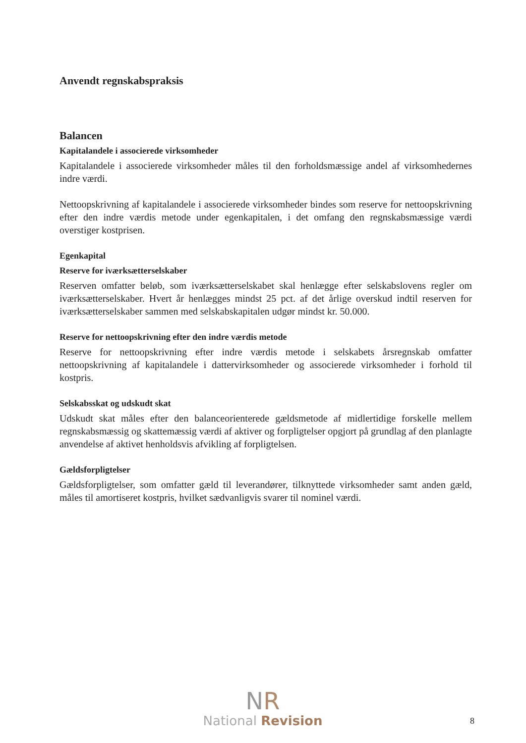Anvendt regnskabspraksis
Balancen
Kapitalandele i associerede virksomheder
Kapitalandele i associerede virksomheder måles til den forholdsmæssige andel af virksomhedernes indre værdi.
Nettoopskrivning af kapitalandele i associerede virksomheder bindes som reserve for nettoopskrivning efter den indre værdis metode under egenkapitalen, i det omfang den regnskabsmæssige værdi overstiger kostprisen.
Egenkapital
Reserve for iværksætterselskaber
Reserven omfatter beløb, som iværksætterselskabet skal henlægge efter selskabslovens regler om iværksætterselskaber. Hvert år henlægges mindst 25 pct. af det årlige overskud indtil reserven for iværksætterselskaber sammen med selskabskapitalen udgør mindst kr. 50.000.
Reserve for nettoopskrivning efter den indre værdis metode
Reserve for nettoopskrivning efter indre værdis metode i selskabets årsregnskab omfatter nettoopskrivning af kapitalandele i dattervirksomheder og associerede virksomheder i forhold til kostpris.
Selskabsskat og udskudt skat
Udskudt skat måles efter den balanceorienterede gældsmetode af midlertidige forskelle mellem regnskabsmæssig og skattemæssig værdi af aktiver og forpligtelser opgjort på grundlag af den planlagte anvendelse af aktivet henholdsvis afvikling af forpligtelsen.
Gældsforpligtelser
Gældsforpligtelser, som omfatter gæld til leverandører, tilknyttede virksomheder samt anden gæld, måles til amortiseret kostpris, hvilket sædvanligvis svarer til nominel værdi.
NR
National Revision
8